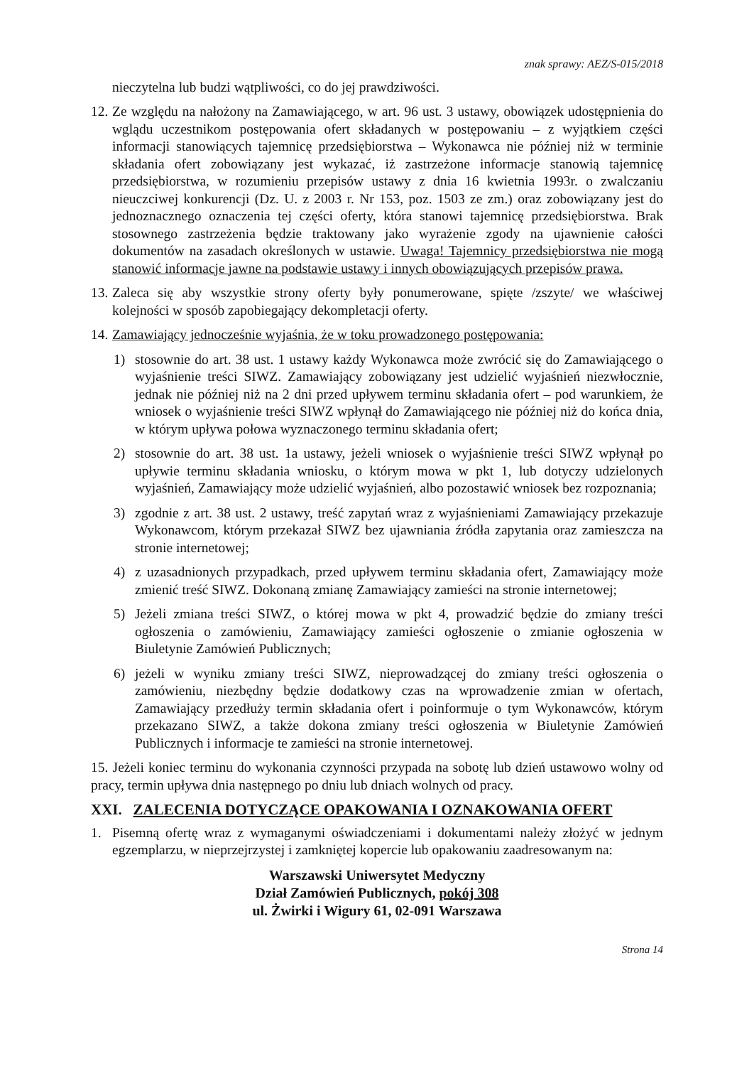znak sprawy: AEZ/S-015/2018
nieczytelna lub budzi wątpliwości, co do jej prawdziwości.
12.
Ze względu na nałożony na Zamawiającego, w art. 96 ust. 3 ustawy, obowiązek udostępnienia do wglądu uczestnikom postępowania ofert składanych w postępowaniu – z wyjątkiem części informacji stanowiących tajemnicę przedsiębiorstwa – Wykonawca nie później niż w terminie składania ofert zobowiązany jest wykazać, iż zastrzeżone informacje stanowią tajemnicę przedsiębiorstwa, w rozumieniu przepisów ustawy z dnia 16 kwietnia 1993r. o zwalczaniu nieuczciwej konkurencji (Dz. U. z 2003 r. Nr 153, poz. 1503 ze zm.) oraz zobowiązany jest do jednoznacznego oznaczenia tej części oferty, która stanowi tajemnicę przedsiębiorstwa. Brak stosownego zastrzeżenia będzie traktowany jako wyrażenie zgody na ujawnienie całości dokumentów na zasadach określonych w ustawie. Uwaga! Tajemnicy przedsiębiorstwa nie mogą stanowić informacje jawne na podstawie ustawy i innych obowiązujących przepisów prawa.
13.
Zaleca się aby wszystkie strony oferty były ponumerowane, spięte /zszyte/ we właściwej kolejności w sposób zapobiegający dekompletacji oferty.
14.
Zamawiający jednocześnie wyjaśnia, że w toku prowadzonego postępowania:
1) stosownie do art. 38 ust. 1 ustawy każdy Wykonawca może zwrócić się do Zamawiającego o wyjaśnienie treści SIWZ. Zamawiający zobowiązany jest udzielić wyjaśnień niezwłocznie, jednak nie później niż na 2 dni przed upływem terminu składania ofert – pod warunkiem, że wniosek o wyjaśnienie treści SIWZ wpłynął do Zamawiającego nie później niż do końca dnia, w którym upływa połowa wyznaczonego terminu składania ofert;
2) stosownie do art. 38 ust. 1a ustawy, jeżeli wniosek o wyjaśnienie treści SIWZ wpłynął po upływie terminu składania wniosku, o którym mowa w pkt 1, lub dotyczy udzielonych wyjaśnień, Zamawiający może udzielić wyjaśnień, albo pozostawić wniosek bez rozpoznania;
3) zgodnie z art. 38 ust. 2 ustawy, treść zapytań wraz z wyjaśnieniami Zamawiający przekazuje Wykonawcom, którym przekazał SIWZ bez ujawniania źródła zapytania oraz zamieszcza na stronie internetowej;
4) z uzasadnionych przypadkach, przed upływem terminu składania ofert, Zamawiający może zmienić treść SIWZ. Dokonaną zmianę Zamawiający zamieści na stronie internetowej;
5) Jeżeli zmiana treści SIWZ, o której mowa w pkt 4, prowadzić będzie do zmiany treści ogłoszenia o zamówieniu, Zamawiający zamieści ogłoszenie o zmianie ogłoszenia w Biuletynie Zamówień Publicznych;
6) jeżeli w wyniku zmiany treści SIWZ, nieprowadzącej do zmiany treści ogłoszenia o zamówieniu, niezbędny będzie dodatkowy czas na wprowadzenie zmian w ofertach, Zamawiający przedłuży termin składania ofert i poinformuje o tym Wykonawców, którym przekazano SIWZ, a także dokona zmiany treści ogłoszenia w Biuletynie Zamówień Publicznych i informacje te zamieści na stronie internetowej.
15. Jeżeli koniec terminu do wykonania czynności przypada na sobotę lub dzień ustawowo wolny od pracy, termin upływa dnia następnego po dniu lub dniach wolnych od pracy.
XXI. ZALECENIA DOTYCZĄCE OPAKOWANIA I OZNAKOWANIA OFERT
1. Pisemną ofertę wraz z wymaganymi oświadczeniami i dokumentami należy złożyć w jednym egzemplarzu, w nieprzejrzystej i zamkniętej kopercie lub opakowaniu zaadresowanym na:
Warszawski Uniwersytet Medyczny
Dział Zamówień Publicznych, pokój 308
ul. Żwirki i Wigury 61, 02-091 Warszawa
Strona 14